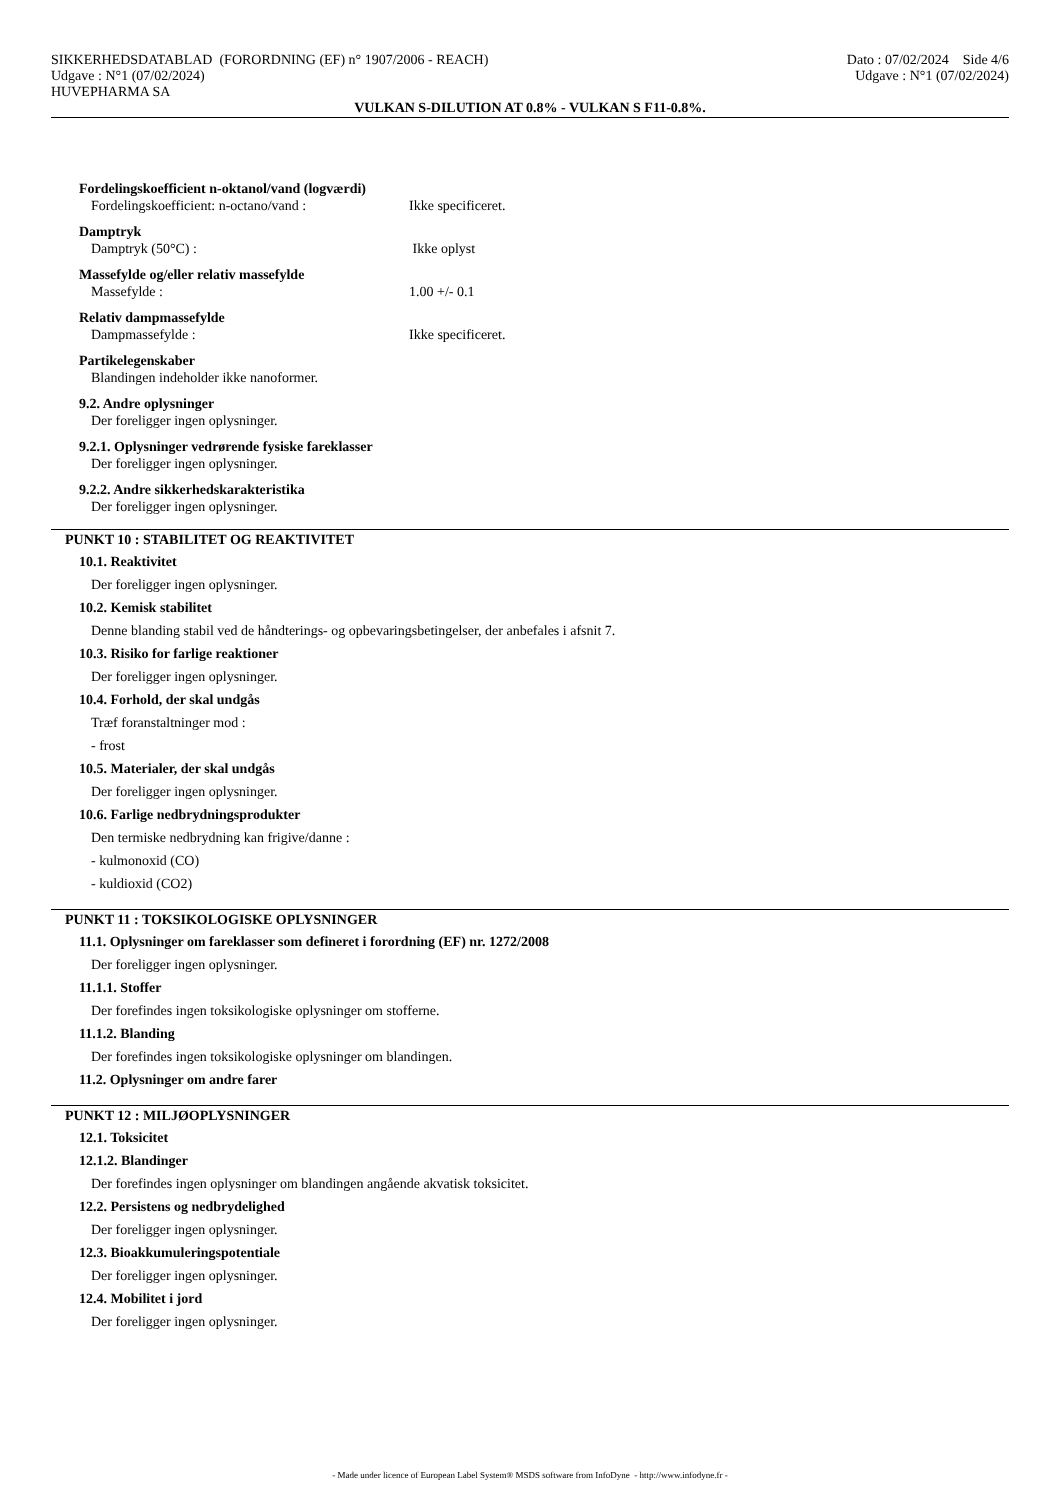Dato : 07/02/2024 Side 4/6
Udgave : N°1 (07/02/2024)
SIKKERHEDSDATABLAD (FORORDNING (EF) n° 1907/2006 - REACH)
Udgave : N°1 (07/02/2024)
HUVEPHARMA SA
VULKAN S-DILUTION AT 0.8% - VULKAN S F11-0.8%.
Fordelingskoefficient n-oktanol/vand (logværdi)
Fordelingskoefficient: n-octano/vand : Ikke specificeret.
Damptryk
Damptryk (50°C) : Ikke oplyst
Massefylde og/eller relativ massefylde
Massefylde : 1.00 +/- 0.1
Relativ dampmassefylde
Dampmassefylde : Ikke specificeret.
Partikelegenskaber
Blandingen indeholder ikke nanoformer.
9.2. Andre oplysninger
Der foreligger ingen oplysninger.
9.2.1. Oplysninger vedrørende fysiske fareklasser
Der foreligger ingen oplysninger.
9.2.2. Andre sikkerhedskarakteristika
Der foreligger ingen oplysninger.
PUNKT 10 : STABILITET OG REAKTIVITET
10.1. Reaktivitet
Der foreligger ingen oplysninger.
10.2. Kemisk stabilitet
Denne blanding stabil ved de håndterings- og opbevaringsbetingelser, der anbefales i afsnit 7.
10.3. Risiko for farlige reaktioner
Der foreligger ingen oplysninger.
10.4. Forhold, der skal undgås
Træf foranstaltninger mod :
- frost
10.5. Materialer, der skal undgås
Der foreligger ingen oplysninger.
10.6. Farlige nedbrydningsprodukter
Den termiske nedbrydning kan frigive/danne :
- kulmonoxid (CO)
- kuldioxid (CO2)
PUNKT 11 : TOKSIKOLOGISKE OPLYSNINGER
11.1. Oplysninger om fareklasser som defineret i forordning (EF) nr. 1272/2008
Der foreligger ingen oplysninger.
11.1.1. Stoffer
Der forefindes ingen toksikologiske oplysninger om stofferne.
11.1.2. Blanding
Der forefindes ingen toksikologiske oplysninger om blandingen.
11.2. Oplysninger om andre farer
PUNKT 12 : MILJØOPLYSNINGER
12.1. Toksicitet
12.1.2. Blandinger
Der forefindes ingen oplysninger om blandingen angående akvatisk toksicitet.
12.2. Persistens og nedbrydelighed
Der foreligger ingen oplysninger.
12.3. Bioakkumuleringspotentiale
Der foreligger ingen oplysninger.
12.4. Mobilitet i jord
Der foreligger ingen oplysninger.
- Made under licence of European Label System® MSDS software from InfoDyne - http://www.infodyne.fr -